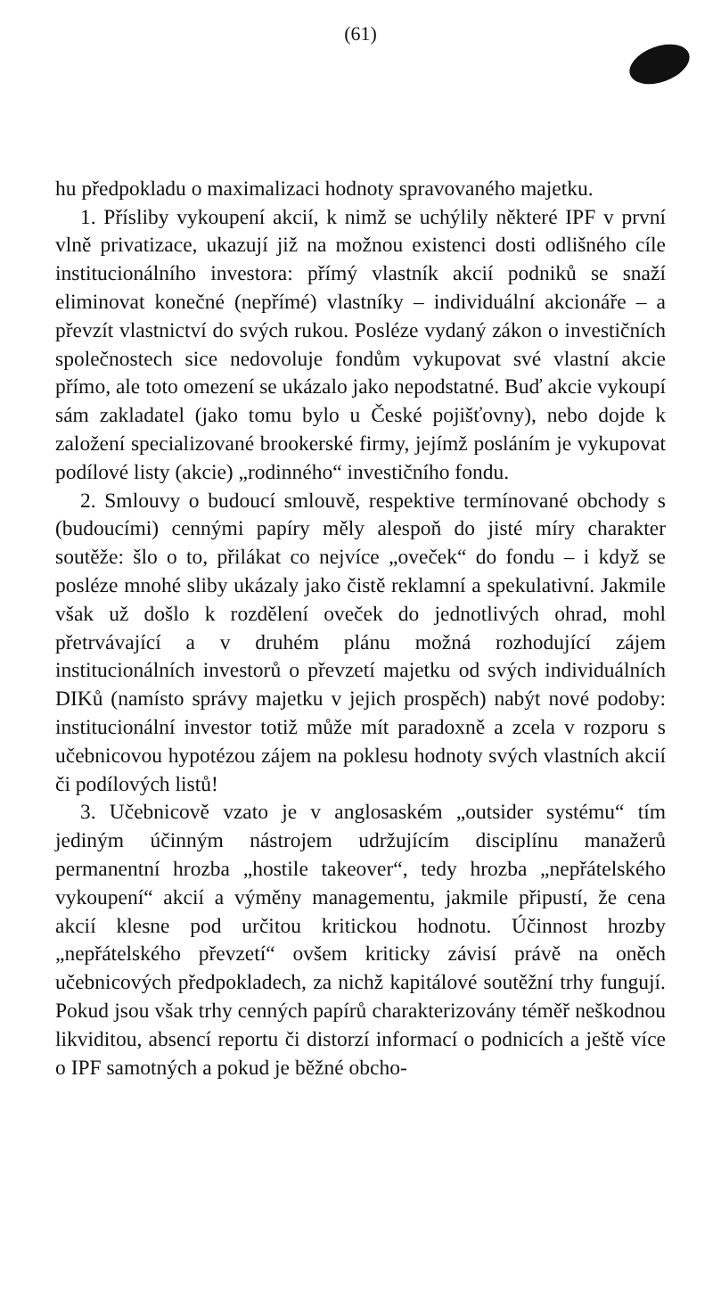(61)
hu předpokladu o maximalizaci hodnoty spravovaného majetku.
1. Přísliby vykoupení akcií, k nimž se uchýlily některé IPF v první vlně privatizace, ukazují již na možnou existenci dosti odlišného cíle institucionálního investora: přímý vlastník akcií podniků se snaží eliminovat konečné (nepřímé) vlastníky – individuální akcionáře – a převzít vlastnictví do svých rukou. Posléze vydaný zákon o investičních společnostech sice nedovoluje fondům vykupovat své vlastní akcie přímo, ale toto omezení se ukázalo jako nepodstatné. Buď akcie vykoupí sám zakladatel (jako tomu bylo u České pojišťovny), nebo dojde k založení specializované brookerské firmy, jejímž posláním je vykupovat podílové listy (akcie) „rodinného“ investičního fondu.
2. Smlouvy o budoucí smlouvě, respektive termínované obchody s (budoucími) cennými papíry měly alespoň do jisté míry charakter soutěže: šlo o to, přilákat co nejvíce „oveček“ do fondu – i když se posléze mnohé sliby ukázaly jako čistě reklamní a spekulativní. Jakmile však už došlo k rozdělení oveček do jednotlivých ohrad, mohl přetrvávající a v druhém plánu možná rozhodující zájem institucionálních investorů o převzetí majetku od svých individuálních DIKů (namísto správy majetku v jejich prospěch) nabýt nové podoby: institucionální investor totiž může mít paradoxně a zcela v rozporu s učebnicovou hypotézou zájem na poklesu hodnoty svých vlastních akcií či podílových listů!
3. Učebnicově vzato je v anglosaském „outsider systému“ tím jediným účinným nástrojem udržujícím disciplínu manažerů permanentní hrozba „hostile takeover“, tedy hrozba „nepřátelského vykoupení“ akcií a výměny managementu, jakmile připustí, že cena akcií klesne pod určitou kritickou hodnotu. Účinnost hrozby „nepřátelského převzetí“ ovšem kriticky závisí právě na oněch učebnicových předpokladech, za nichž kapitálové soutěžní trhy fungují. Pokud jsou však trhy cenných papírů charakterizovány téměř neškodnou likviditou, absencí reportu či distorzí informací o podnicích a ještě více o IPF samotných a pokud je běžné obcho-